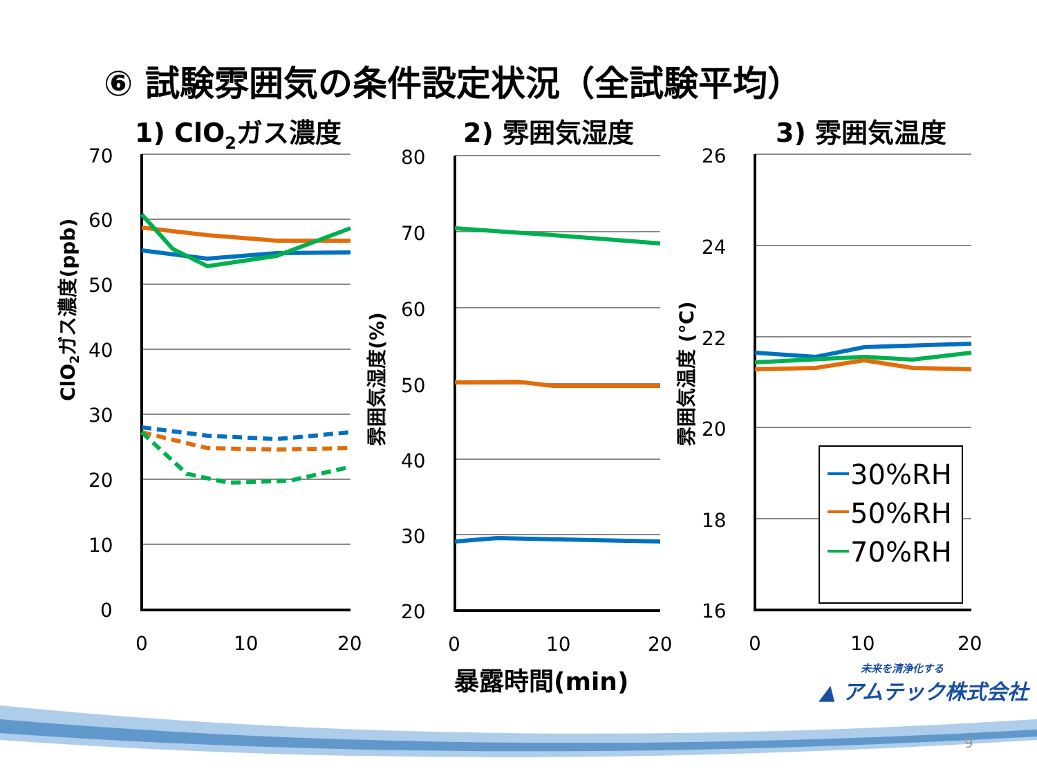⑥ 試験雰囲気の条件設定状況（全試験平均）
1) ClO2ガス濃度
2) 雰囲気湿度
3) 雰囲気温度
70
60
50
40
30
20
10
0
0
10
20
80
70
60
50
40
30
20
0
10
20
26
24
22
20
18
16
0
10
20
ClO2ガス濃度(ppb)
雰囲気湿度(%)
雰囲気温度 (℃)
暴露時間(min)
30%RH
50%RH
70%RH
未来を清浄化する
▲ アムテック株式会社
9